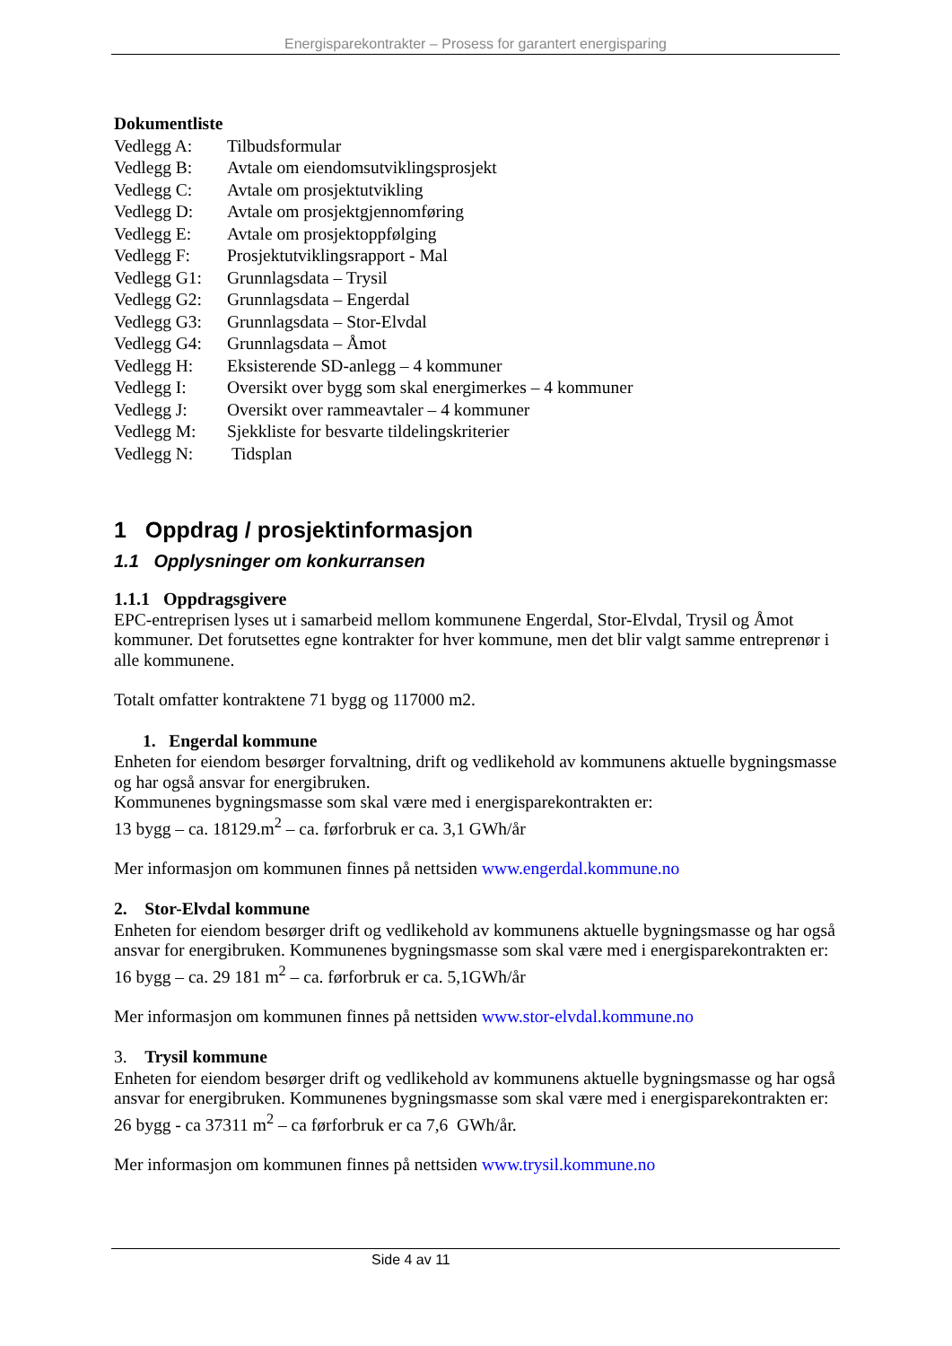Energisparekontrakter – Prosess for garantert energisparing
Dokumentliste
Vedlegg A: Tilbudsformular
Vedlegg B: Avtale om eiendomsutviklingsprosjekt
Vedlegg C: Avtale om prosjektutvikling
Vedlegg D: Avtale om prosjektgjennomføring
Vedlegg E: Avtale om prosjektoppfølging
Vedlegg F: Prosjektutviklingsrapport - Mal
Vedlegg G1: Grunnlagsdata – Trysil
Vedlegg G2: Grunnlagsdata – Engerdal
Vedlegg G3: Grunnlagsdata – Stor-Elvdal
Vedlegg G4: Grunnlagsdata – Åmot
Vedlegg H: Eksisterende SD-anlegg – 4 kommuner
Vedlegg I: Oversikt over bygg som skal energimerkes – 4 kommuner
Vedlegg J: Oversikt over rammeavtaler – 4 kommuner
Vedlegg M: Sjekkliste for besvarte tildelingskriterier
Vedlegg N: Tidsplan
1 Oppdrag / prosjektinformasjon
1.1 Opplysninger om konkurransen
1.1.1 Oppdragsgivere
EPC-entreprisen lyses ut i samarbeid mellom kommunene Engerdal, Stor-Elvdal, Trysil og Åmot kommuner. Det forutsettes egne kontrakter for hver kommune, men det blir valgt samme entreprenør i alle kommunene.
Totalt omfatter kontraktene 71 bygg og 117000 m2.
1. Engerdal kommune
Enheten for eiendom besørger forvaltning, drift og vedlikehold av kommunens aktuelle bygningsmasse og har også ansvar for energibruken.
Kommunenes bygningsmasse som skal være med i energisparekontrakten er:
13 bygg – ca. 18129.m<sup>2</sup> – ca. førforbruk er ca. 3,1 GWh/år
Mer informasjon om kommunen finnes på nettsiden www.engerdal.kommune.no
2. Stor-Elvdal kommune
Enheten for eiendom besørger drift og vedlikehold av kommunens aktuelle bygningsmasse og har også ansvar for energibruken. Kommunenes bygningsmasse som skal være med i energisparekontrakten er:
16 bygg – ca. 29 181 m<sup>2</sup> – ca. førforbruk er ca. 5,1GWh/år
Mer informasjon om kommunen finnes på nettsiden www.stor-elvdal.kommune.no
3. Trysil kommune
Enheten for eiendom besørger drift og vedlikehold av kommunens aktuelle bygningsmasse og har også ansvar for energibruken. Kommunenes bygningsmasse som skal være med i energisparekontrakten er:
26 bygg - ca 37311 m<sup>2</sup> – ca førforbruk er ca 7,6 GWh/år.
Mer informasjon om kommunen finnes på nettsiden www.trysil.kommune.no
Side 4 av 11